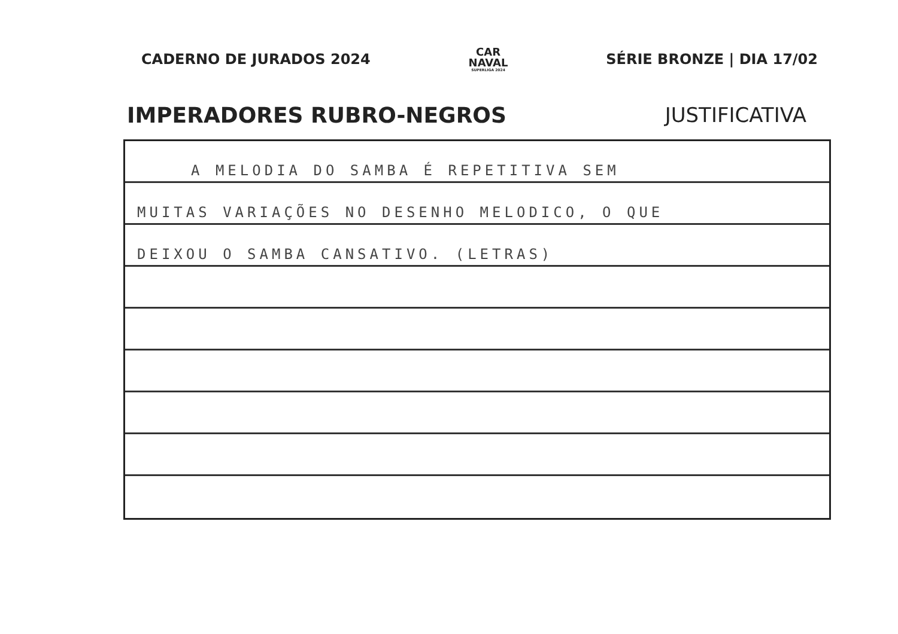CADERNO DE JURADOS 2024
CAR
NAVAL
SUPERLIGA 2024
SÉRIE BRONZE | DIA 17/02
IMPERADORES RUBRO-NEGROS JUSTIFICATIVA
A MELODIA DO SAMBA É REPETITIVA SEM
MUITAS VARIAÇÕES NO DESENHO MELODICO, O QUE
DEIXOU O SAMBA CANSATIVO. (LETRAS)